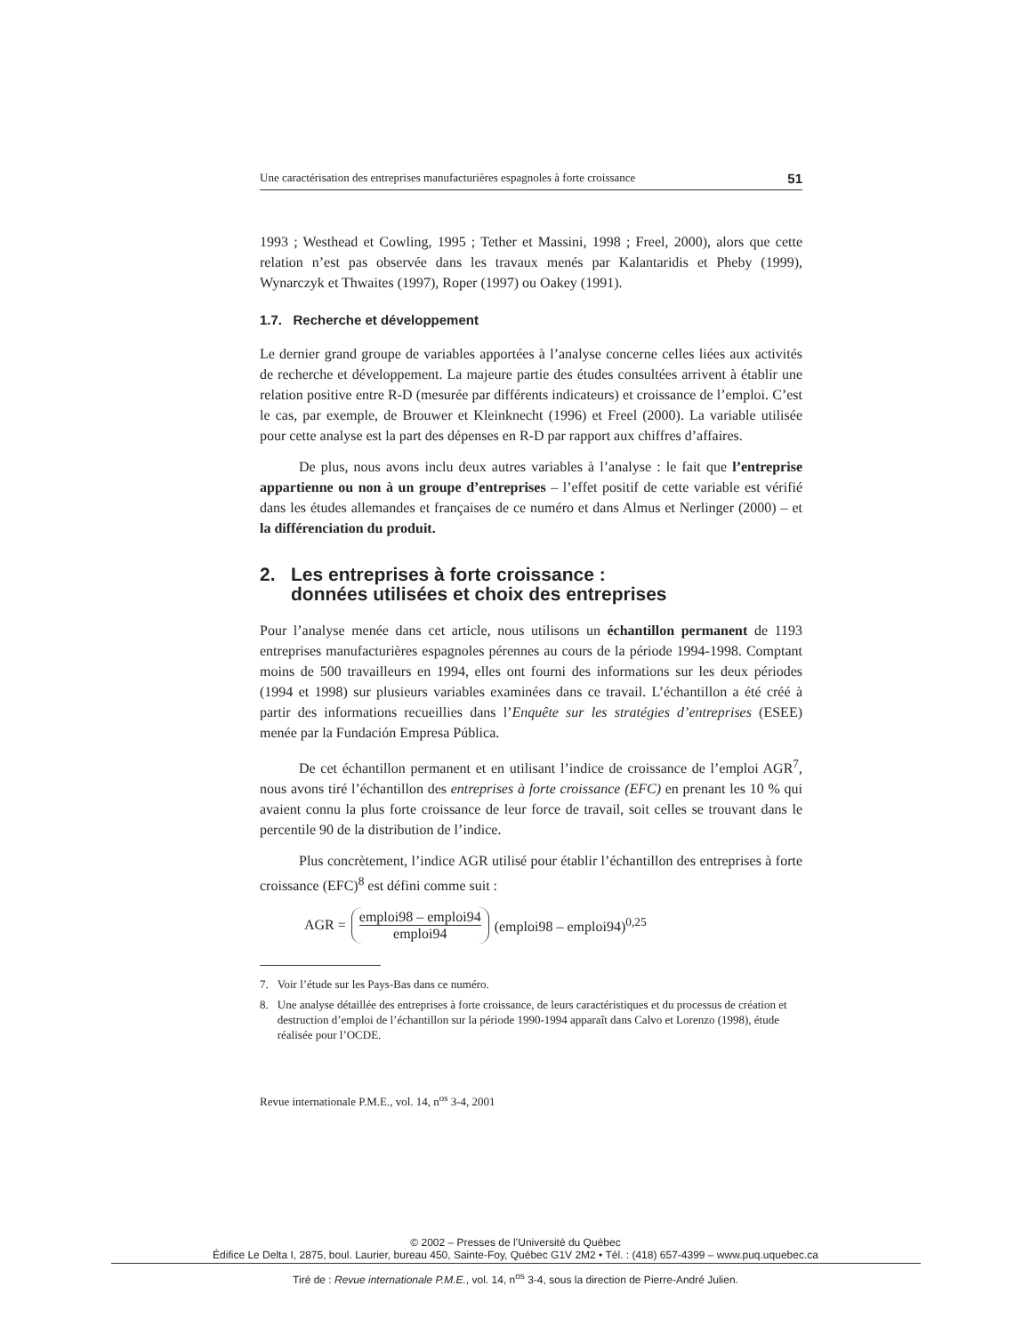Une caractérisation des entreprises manufacturières espagnoles à forte croissance 51
1993 ; Westhead et Cowling, 1995 ; Tether et Massini, 1998 ; Freel, 2000), alors que cette relation n’est pas observée dans les travaux menés par Kalantaridis et Pheby (1999), Wynarczyk et Thwaites (1997), Roper (1997) ou Oakey (1991).
1.7. Recherche et développement
Le dernier grand groupe de variables apportées à l’analyse concerne celles liées aux activités de recherche et développement. La majeure partie des études consultées arrivent à établir une relation positive entre R-D (mesurée par différents indicateurs) et croissance de l’emploi. C’est le cas, par exemple, de Brouwer et Kleinknecht (1996) et Freel (2000). La variable utilisée pour cette analyse est la part des dépenses en R-D par rapport aux chiffres d’affaires.
De plus, nous avons inclu deux autres variables à l’analyse : le fait que l’entreprise appartienne ou non à un groupe d’entreprises – l’effet positif de cette variable est vérifié dans les études allemandes et françaises de ce numéro et dans Almus et Nerlinger (2000) – et la différenciation du produit.
2. Les entreprises à forte croissance :
données utilisées et choix des entreprises
Pour l’analyse menée dans cet article, nous utilisons un échantillon permanent de 1193 entreprises manufacturières espagnoles pérennes au cours de la période 1994-1998. Comptant moins de 500 travailleurs en 1994, elles ont fourni des informations sur les deux périodes (1994 et 1998) sur plusieurs variables examinées dans ce travail. L’échantillon a été créé à partir des informations recueillies dans l’Enquête sur les stratégies d’entreprises (ESEE) menée par la Fundación Empresa Pública.
De cet échantillon permanent et en utilisant l’indice de croissance de l’emploi AGR<sup>7</sup>, nous avons tiré l’échantillon des entreprises à forte croissance (EFC) en prenant les 10 % qui avaient connu la plus forte croissance de leur force de travail, soit celles se trouvant dans le percentile 90 de la distribution de l’indice.
Plus concrètement, l’indice AGR utilisé pour établir l’échantillon des entreprises à forte croissance (EFC)<sup>8</sup> est défini comme suit :
AGR = emploi98 – emploi94 emploi94 (emploi98 – emploi94)<sup>0,25</sup>
7. Voir l’étude sur les Pays-Bas dans ce numéro.
8. Une analyse détaillée des entreprises à forte croissance, de leurs caractéristiques et du processus de création et destruction d’emploi de l’échantillon sur la période 1990-1994 apparaît dans Calvo et Lorenzo (1998), étude réalisée pour l’OCDE.
Revue internationale P.M.E., vol. 14, n<sup>os</sup> 3-4, 2001
© 2002 – Presses de l’Université du Québec
Édifice Le Delta I, 2875, boul. Laurier, bureau 450, Sainte-Foy, Québec G1V 2M2 • Tél. : (418) 657-4399 – www.puq.uquebec.ca
Tiré de : Revue internationale P.M.E., vol. 14, n<sup>os</sup> 3-4, sous la direction de Pierre-André Julien.